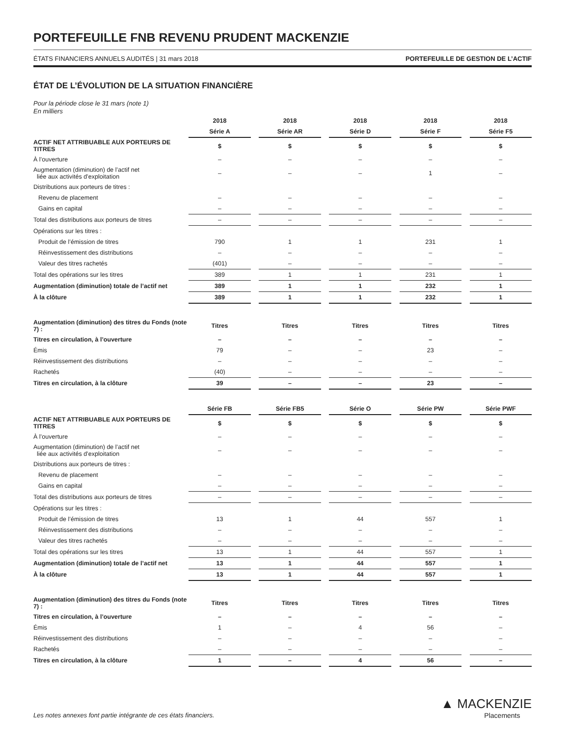PORTEFEUILLE FNB REVENU PRUDENT MACKENZIE
ÉTATS FINANCIERS ANNUELS AUDITÉS | 31 mars 2018 PORTEFEUILLE DE GESTION DE L’ACTIF
ÉTAT DE L’ÉVOLUTION DE LA SITUATION FINANCIÈRE
Pour la période close le 31 mars (note 1)
En milliers
| | 2018 | | 2018 | | 2018 | | 2018 | | 2018 |
| | Série A | | Série AR | | Série D | | Série F | | Série F5 |
| ACTIF NET ATTRIBUABLE AUX PORTEURS DE TITRES | $ | | $ | | $ | | $ | | $ |
| À l’ouverture | – | | – | | – | | – | | – |
| Augmentation (diminution) de l’actif net liée aux activités d’exploitation | – | | – | | – | | 1 | | – |
| Distributions aux porteurs de titres : | | | | | | | | | |
| Revenu de placement | – | | – | | – | | – | | – |
| Gains en capital | – | | – | | – | | – | | – |
| Total des distributions aux porteurs de titres | – | | – | | – | | – | | – |
| Opérations sur les titres : | | | | | | | | | |
| Produit de l’émission de titres | 790 | | 1 | | 1 | | 231 | | 1 |
| Réinvestissement des distributions | – | | – | | – | | – | | – |
| Valeur des titres rachetés | (401) | | – | | – | | – | | – |
| Total des opérations sur les titres | 389 | | 1 | | 1 | | 231 | | 1 |
| Augmentation (diminution) totale de l’actif net | 389 | | 1 | | 1 | | 232 | | 1 |
| À la clôture | 389 | | 1 | | 1 | | 232 | | 1 |
| Augmentation (diminution) des titres du Fonds (note 7) : | Titres | | Titres | | Titres | | Titres | | Titres |
| Titres en circulation, à l’ouverture | – | | – | | – | | – | | – |
| Émis | 79 | | – | | – | | 23 | | – |
| Réinvestissement des distributions | – | | – | | – | | – | | – |
| Rachetés | (40) | | – | | – | | – | | – |
| Titres en circulation, à la clôture | 39 | | – | | – | | 23 | | – |
| | Série FB | | Série FB5 | | Série O | | Série PW | | Série PWF |
| ACTIF NET ATTRIBUABLE AUX PORTEURS DE TITRES | $ | | $ | | $ | | $ | | $ |
| À l’ouverture | – | | – | | – | | – | | – |
| Augmentation (diminution) de l’actif net liée aux activités d’exploitation | – | | – | | – | | – | | – |
| Distributions aux porteurs de titres : | | | | | | | | | |
| Revenu de placement | – | | – | | – | | – | | – |
| Gains en capital | – | | – | | – | | – | | – |
| Total des distributions aux porteurs de titres | – | | – | | – | | – | | – |
| Opérations sur les titres : | | | | | | | | | |
| Produit de l’émission de titres | 13 | | 1 | | 44 | | 557 | | 1 |
| Réinvestissement des distributions | – | | – | | – | | – | | – |
| Valeur des titres rachetés | – | | – | | – | | – | | – |
| Total des opérations sur les titres | 13 | | 1 | | 44 | | 557 | | 1 |
| Augmentation (diminution) totale de l’actif net | 13 | | 1 | | 44 | | 557 | | 1 |
| À la clôture | 13 | | 1 | | 44 | | 557 | | 1 |
| Augmentation (diminution) des titres du Fonds (note 7) : | Titres | | Titres | | Titres | | Titres | | Titres |
| Titres en circulation, à l’ouverture | – | | – | | – | | – | | – |
| Émis | 1 | | – | | 4 | | 56 | | – |
| Réinvestissement des distributions | – | | – | | – | | – | | – |
| Rachetés | – | | – | | – | | – | | – |
| Titres en circulation, à la clôture | 1 | | – | | 4 | | 56 | | – |
Les notes annexes font partie intégrante de ces états financiers.
▲ MACKENZIE
Placements